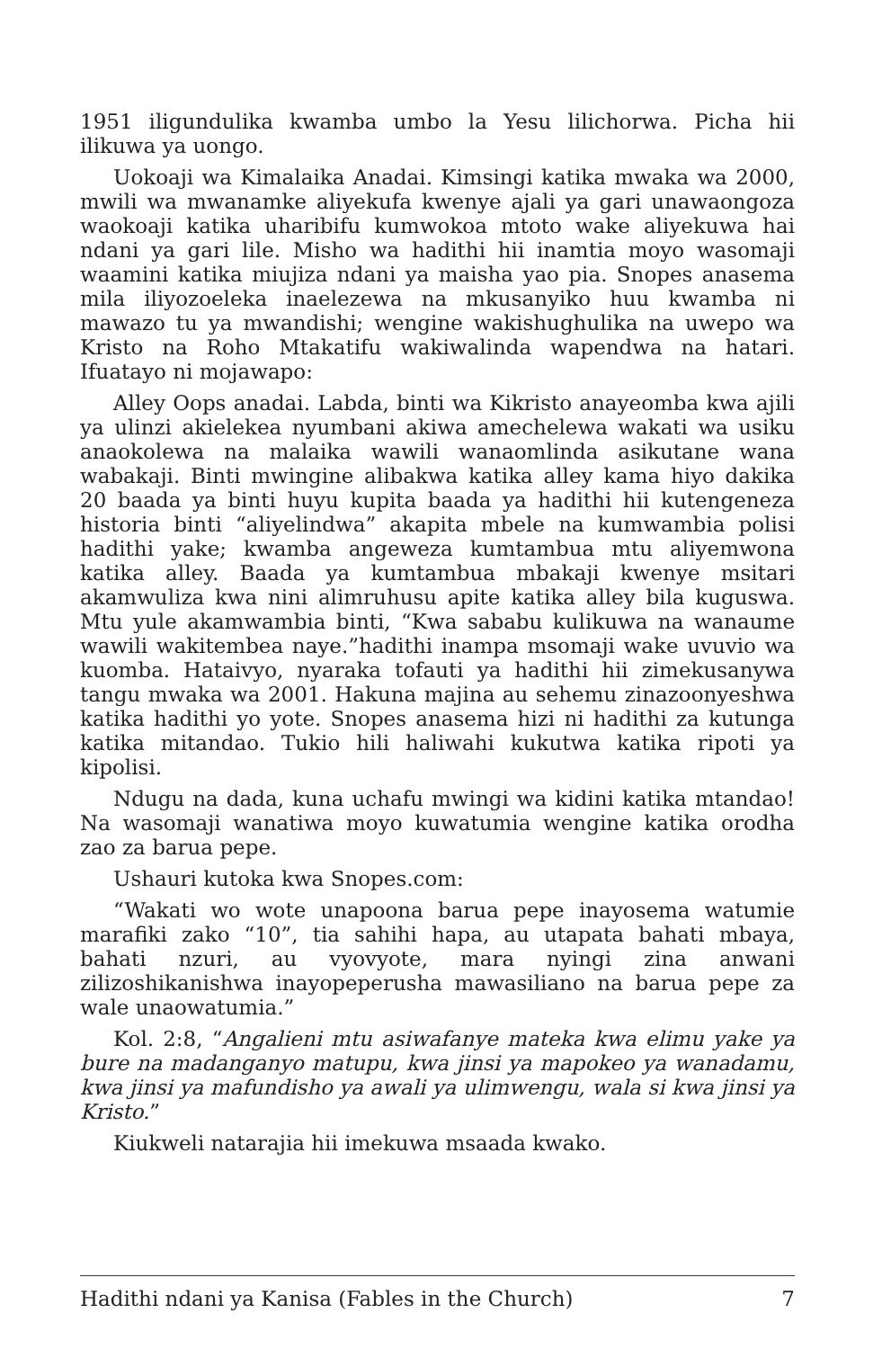1951 iligundulika kwamba umbo la Yesu lilichorwa. Picha hii ilikuwa ya uongo.
Uokoaji wa Kimalaika Anadai. Kimsingi katika mwaka wa 2000, mwili wa mwanamke aliyekufa kwenye ajali ya gari unawaongoza waokoaji katika uharibifu kumwokoa mtoto wake aliyekuwa hai ndani ya gari lile. Misho wa hadithi hii inamtia moyo wasomaji waamini katika miujiza ndani ya maisha yao pia. Snopes anasema mila iliyozoeleka inaelezewa na mkusanyiko huu kwamba ni mawazo tu ya mwandishi; wengine wakishughulika na uwepo wa Kristo na Roho Mtakatifu wakiwalinda wapendwa na hatari. Ifuatayo ni mojawapo:
Alley Oops anadai. Labda, binti wa Kikristo anayeomba kwa ajili ya ulinzi akielekea nyumbani akiwa amechelewa wakati wa usiku anaokolewa na malaika wawili wanaomlinda asikutane wana wabakaji. Binti mwingine alibakwa katika alley kama hiyo dakika 20 baada ya binti huyu kupita baada ya hadithi hii kutengeneza historia binti “aliyelindwa” akapita mbele na kumwambia polisi hadithi yake; kwamba angeweza kumtambua mtu aliyemwona katika alley. Baada ya kumtambua mbakaji kwenye msitari akamwuliza kwa nini alimruhusu apite katika alley bila kuguswa. Mtu yule akamwambia binti, “Kwa sababu kulikuwa na wanaume wawili wakitembea naye.”hadithi inampa msomaji wake uvuvio wa kuomba. Hataivyo, nyaraka tofauti ya hadithi hii zimekusanywa tangu mwaka wa 2001. Hakuna majina au sehemu zinazoonyeshwa katika hadithi yo yote. Snopes anasema hizi ni hadithi za kutunga katika mitandao. Tukio hili haliwahi kukutwa katika ripoti ya kipolisi.
Ndugu na dada, kuna uchafu mwingi wa kidini katika mtandao! Na wasomaji wanatiwa moyo kuwatumia wengine katika orodha zao za barua pepe.
Ushauri kutoka kwa Snopes.com:
“Wakati wo wote unapoona barua pepe inayosema watumie marafiki zako “10”, tia sahihi hapa, au utapata bahati mbaya, bahati nzuri, au vyovyote, mara nyingi zina anwani zilizoshikanishwa inayopeperusha mawasiliano na barua pepe za wale unaowatumia.”
Kol. 2:8, “Angalieni mtu asiwafanye mateka kwa elimu yake ya bure na madanganyo matupu, kwa jinsi ya mapokeo ya wanadamu, kwa jinsi ya mafundisho ya awali ya ulimwengu, wala si kwa jinsi ya Kristo.”
Kiukweli natarajia hii imekuwa msaada kwako.
Hadithi ndani ya Kanisa (Fables in the Church) 7